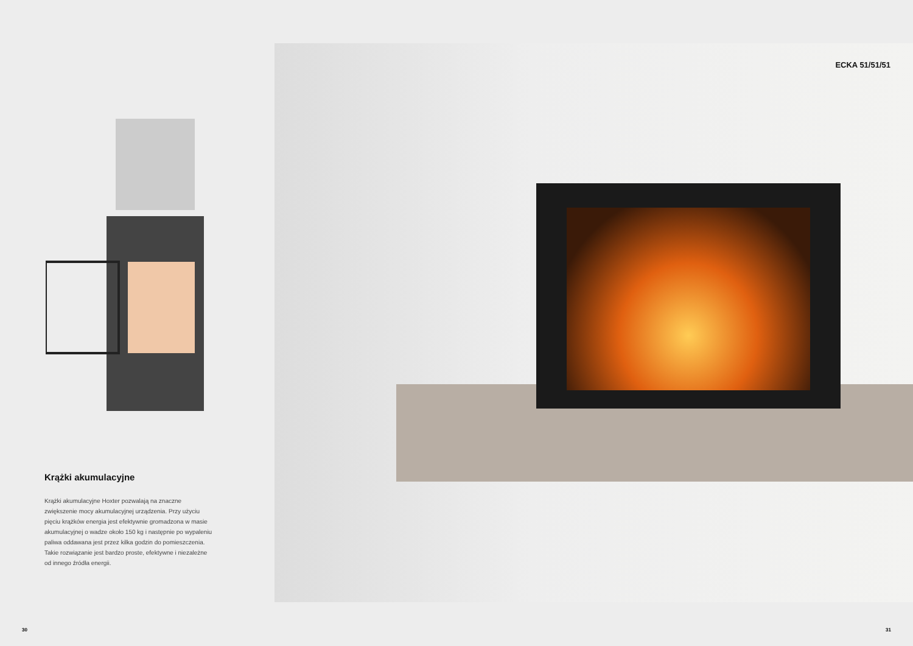Krążki akumulacyjne
Krążki akumulacyjne Hoxter pozwalają na znaczne zwiększenie mocy akumulacyjnej urządzenia. Przy użyciu pięciu krążków energia jest efektywnie gromadzona w masie akumulacyjnej o wadze około 150 kg i następnie po wypaleniu paliwa oddawana jest przez kilka godzin do pomieszczenia. Takie rozwiązanie jest bardzo proste, efektywne i niezależne od innego źródła energii.
ECKA 51/51/51
30 31